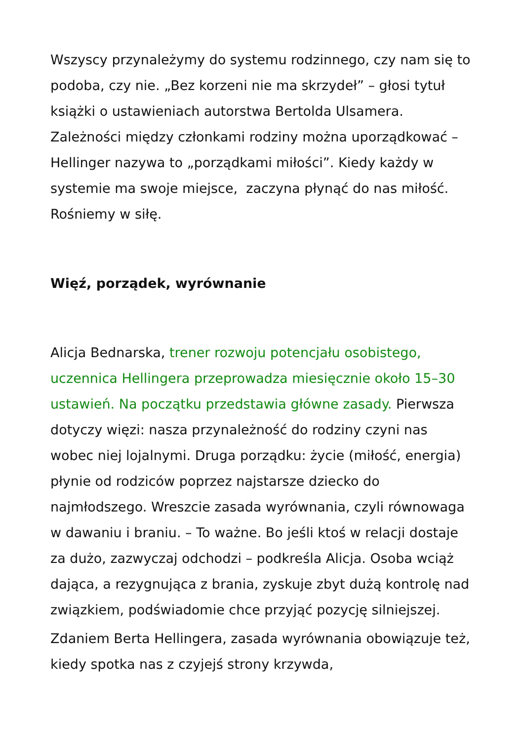Wszyscy przynależymy do systemu rodzinnego, czy nam się to podoba, czy nie. „Bez korzeni nie ma skrzydeł” – głosi tytuł książki o ustawieniach autorstwa Bertolda Ulsamera. Zależności między członkami rodziny można uporządkować – Hellinger nazywa to „porządkami miłości”. Kiedy każdy w systemie ma swoje miejsce, zaczyna płynąć do nas miłość. Rośniemy w siłę.
Więź, porządek, wyrównanie
Alicja Bednarska, trener rozwoju potencjału osobistego, uczennica Hellingera przeprowadza miesięcznie około 15–30 ustawień. Na początku przedstawia główne zasady. Pierwsza dotyczy więzi: nasza przynależność do rodziny czyni nas wobec niej lojalnymi. Druga porządku: życie (miłość, energia) płynie od rodziców poprzez najstarsze dziecko do najmłodszego. Wreszcie zasada wyrównania, czyli równowaga w dawaniu i braniu. – To ważne. Bo jeśli ktoś w relacji dostaje za dużo, zazwyczaj odchodzi – podkreśla Alicja. Osoba wciąż dająca, a rezygnująca z brania, zyskuje zbyt dużą kontrolę nad związkiem, podświadomie chce przyjąć pozycję silniejszej.
Zdaniem Berta Hellingera, zasada wyrównania obowiązuje też, kiedy spotka nas z czyjejś strony krzywda,